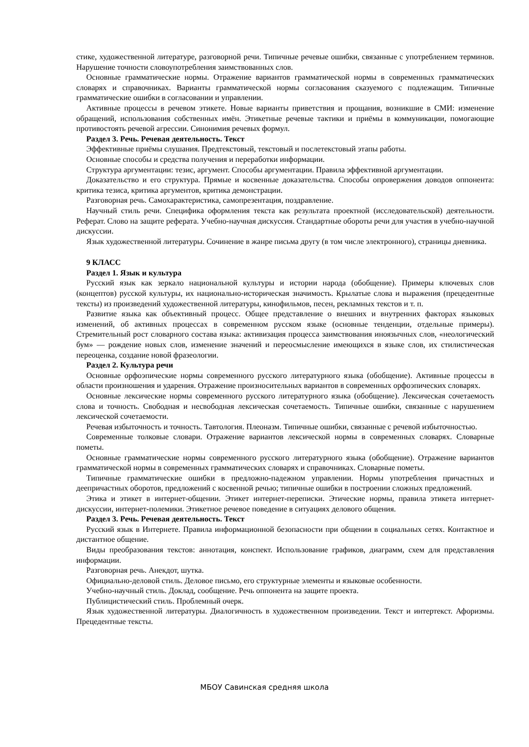стике, художественной литературе, разговорной речи. Типичные речевые ошибки, связанные с употреблением терминов. Нарушение точности словоупотребления заимствованных слов.
Основные грамматические нормы. Отражение вариантов грамматической нормы в современных грамматических словарях и справочниках. Варианты грамматической нормы согласования сказуемого с подлежащим. Типичные грамматические ошибки в согласовании и управлении.
Активные процессы в речевом этикете. Новые варианты приветствия и прощания, возникшие в СМИ: изменение обращений, использования собственных имён. Этикетные речевые тактики и приёмы в коммуникации, помогающие противостоять речевой агрессии. Синонимия речевых формул.
Раздел 3. Речь. Речевая деятельность. Текст
Эффективные приёмы слушания. Предтекстовый, текстовый и послетекстовый этапы работы.
Основные способы и средства получения и переработки информации.
Структура аргументации: тезис, аргумент. Способы аргументации. Правила эффективной аргументации.
Доказательство и его структура. Прямые и косвенные доказательства. Способы опровержения доводов оппонента: критика тезиса, критика аргументов, критика демонстрации.
Разговорная речь. Самохарактеристика, самопрезентация, поздравление.
Научный стиль речи. Специфика оформления текста как результата проектной (исследовательской) деятельности. Реферат. Слово на защите реферата. Учебно-научная дискуссия. Стандартные обороты речи для участия в учебно-научной дискуссии.
Язык художественной литературы. Сочинение в жанре письма другу (в том числе электронного), страницы дневника.
9 КЛАСС
Раздел 1. Язык и культура
Русский язык как зеркало национальной культуры и истории народа (обобщение). Примеры ключевых слов (концептов) русской культуры, их национально-историческая значимость. Крылатые слова и выражения (прецедентные тексты) из произведений художественной литературы, кинофильмов, песен, рекламных текстов и т. п.
Развитие языка как объективный процесс. Общее представление о внешних и внутренних факторах языковых изменений, об активных процессах в современном русском языке (основные тенденции, отдельные примеры). Стремительный рост словарного состава языка: активизация процесса заимствования иноязычных слов, «неологический бум» — рождение новых слов, изменение значений и переосмысление имеющихся в языке слов, их стилистическая переоценка, создание новой фразеологии.
Раздел 2. Культура речи
Основные орфоэпические нормы современного русского литературного языка (обобщение). Активные процессы в области произношения и ударения. Отражение произносительных вариантов в современных орфоэпических словарях.
Основные лексические нормы современного русского литературного языка (обобщение). Лексическая сочетаемость слова и точность. Свободная и несвободная лексическая сочетаемость. Типичные ошибки, связанные с нарушением лексической сочетаемости.
Речевая избыточность и точность. Тавтология. Плеоназм. Типичные ошибки, связанные с речевой избыточностью.
Современные толковые словари. Отражение вариантов лексической нормы в современных словарях. Словарные пометы.
Основные грамматические нормы современного русского литературного языка (обобщение). Отражение вариантов грамматической нормы в современных грамматических словарях и справочниках. Словарные пометы.
Типичные грамматические ошибки в предложно-падежном управлении. Нормы употребления причастных и деепричастных оборотов, предложений с косвенной речью; типичные ошибки в построении сложных предложений.
Этика и этикет в интернет-общении. Этикет интернет-переписки. Этические нормы, правила этикета интернет-дискуссии, интернет-полемики. Этикетное речевое поведение в ситуациях делового общения.
Раздел 3. Речь. Речевая деятельность. Текст
Русский язык в Интернете. Правила информационной безопасности при общении в социальных сетях. Контактное и дистантное общение.
Виды преобразования текстов: аннотация, конспект. Использование графиков, диаграмм, схем для представления информации.
Разговорная речь. Анекдот, шутка.
Официально-деловой стиль. Деловое письмо, его структурные элементы и языковые особенности.
Учебно-научный стиль. Доклад, сообщение. Речь оппонента на защите проекта.
Публицистический стиль. Проблемный очерк.
Язык художественной литературы. Диалогичность в художественном произведении. Текст и интертекст. Афоризмы. Прецедентные тексты.
МБОУ Савинская средняя школа